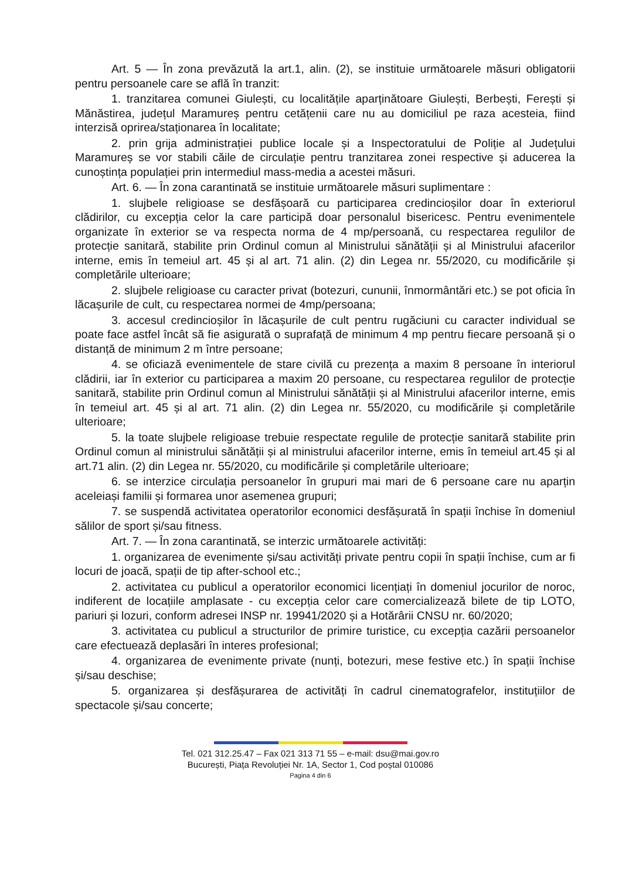Art. 5 — În zona prevăzută la art.1, alin. (2), se instituie următoarele măsuri obligatorii pentru persoanele care se află în tranzit:
1. tranzitarea comunei Giulești, cu localitățile aparținătoare Giulești, Berbești, Ferești și Mănăstirea, județul Maramureș pentru cetățenii care nu au domiciliul pe raza acesteia, fiind interzisă oprirea/staționarea în localitate;
2. prin grija administrației publice locale și a Inspectoratului de Poliție al Județului Maramureș se vor stabili căile de circulație pentru tranzitarea zonei respective și aducerea la cunoștința populației prin intermediul mass-media a acestei măsuri.
Art. 6. — În zona carantinată se instituie următoarele măsuri suplimentare :
1. slujbele religioase se desfășoară cu participarea credincioșilor doar în exteriorul clădirilor, cu excepția celor la care participă doar personalul bisericesc. Pentru evenimentele organizate în exterior se va respecta norma de 4 mp/persoană, cu respectarea regulilor de protecție sanitară, stabilite prin Ordinul comun al Ministrului sănătății și al Ministrului afacerilor interne, emis în temeiul art. 45 și al art. 71 alin. (2) din Legea nr. 55/2020, cu modificările și completările ulterioare;
2. slujbele religioase cu caracter privat (botezuri, cununii, înmormântări etc.) se pot oficia în lăcașurile de cult, cu respectarea normei de 4mp/persoana;
3. accesul credincioșilor în lăcașurile de cult pentru rugăciuni cu caracter individual se poate face astfel încât să fie asigurată o suprafață de minimum 4 mp pentru fiecare persoană și o distanță de minimum 2 m între persoane;
4. se oficiază evenimentele de stare civilă cu prezența a maxim 8 persoane în interiorul clădirii, iar în exterior cu participarea a maxim 20 persoane, cu respectarea regulilor de protecție sanitară, stabilite prin Ordinul comun al Ministrului sănătății și al Ministrului afacerilor interne, emis în temeiul art. 45 și al art. 71 alin. (2) din Legea nr. 55/2020, cu modificările și completările ulterioare;
5. la toate slujbele religioase trebuie respectate regulile de protecție sanitară stabilite prin Ordinul comun al ministrului sănătății și al ministrului afacerilor interne, emis în temeiul art.45 și al art.71 alin. (2) din Legea nr. 55/2020, cu modificările și completările ulterioare;
6. se interzice circulația persoanelor în grupuri mai mari de 6 persoane care nu aparțin aceleiași familii și formarea unor asemenea grupuri;
7. se suspendă activitatea operatorilor economici desfășurată în spații închise în domeniul sălilor de sport și/sau fitness.
Art. 7. — În zona carantinată, se interzic următoarele activități:
1. organizarea de evenimente și/sau activități private pentru copii în spații închise, cum ar fi locuri de joacă, spații de tip after-school etc.;
2. activitatea cu publicul a operatorilor economici licențiați în domeniul jocurilor de noroc, indiferent de locațiile amplasate - cu excepția celor care comercializează bilete de tip LOTO, pariuri și lozuri, conform adresei INSP nr. 19941/2020 și a Hotărârii CNSU nr. 60/2020;
3. activitatea cu publicul a structurilor de primire turistice, cu excepția cazării persoanelor care efectuează deplasări în interes profesional;
4. organizarea de evenimente private (nunți, botezuri, mese festive etc.) în spații închise și/sau deschise;
5. organizarea și desfășurarea de activități în cadrul cinematografelor, instituțiilor de spectacole și/sau concerte;
Tel. 021 312.25.47 – Fax 021 313 71 55 – e-mail: dsu@mai.gov.ro
București, Piața Revoluției Nr. 1A, Sector 1, Cod poștal 010086
Pagina 4 din 6